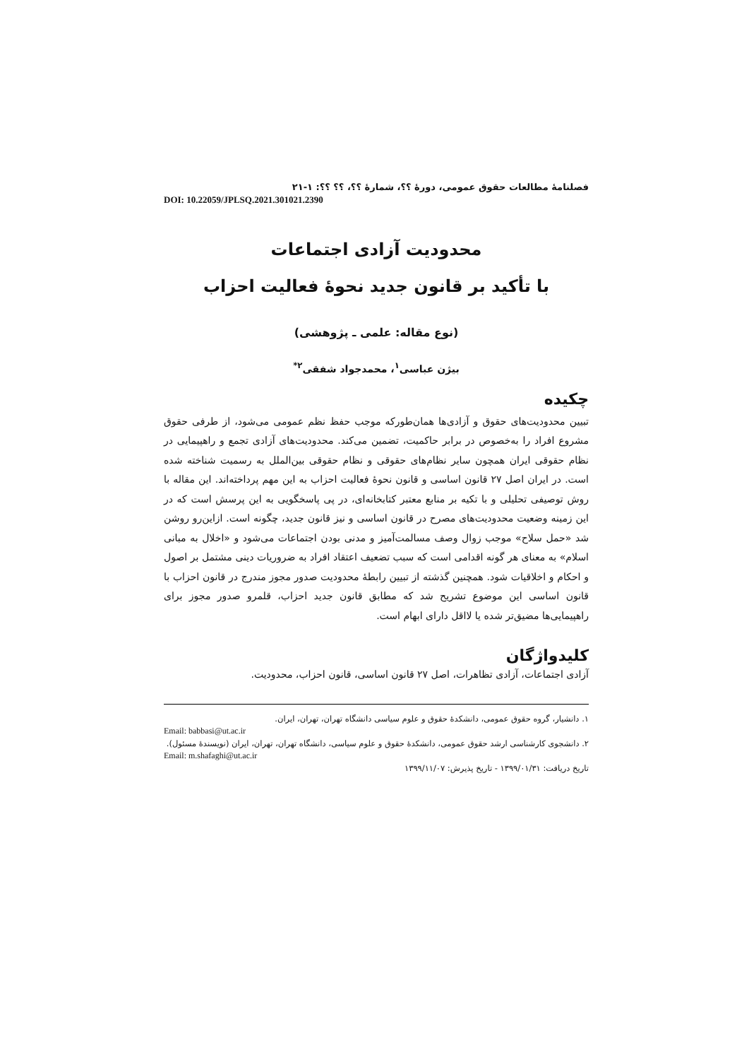فصلنامهٔ مطالعات حقوق عمومی، دورهٔ ؟؟، شمارهٔ ؟؟، ؟؟ ؟؟: ۱-۲۱
DOI: 10.22059/JPLSQ.2021.301021.2390
محدودیت آزادی اجتماعات
با تأکید بر قانون جدید نحوهٔ فعالیت احزاب
(نوع مقاله: علمی ـ پژوهشی)
بیژن عباسی<sup>۱</sup>، محمدجواد شفقی<sup>۲*</sup>
چکیده
تبیین محدودیت‌های حقوق و آزادی‌ها همان‌طورکه موجب حفظ نظم عمومی می‌شود، از طرفی حقوق مشروع افراد را به‌خصوص در برابر حاکمیت، تضمین می‌کند. محدودیت‌های آزادی تجمع و راهپیمایی در نظام حقوقی ایران همچون سایر نظام‌های حقوقی و نظام حقوقی بین‌الملل به رسمیت شناخته شده است. در ایران اصل ۲۷ قانون اساسی و قانون نحوهٔ فعالیت احزاب به این مهم پرداخته‌اند. این مقاله با روش توصیفی تحلیلی و با تکیه بر منابع معتبر کتابخانه‌ای، در پی پاسخگویی به این پرسش است که در این زمینه وضعیت محدودیت‌های مصرح در قانون اساسی و نیز قانون جدید، چگونه است. ازاین‌رو روشن شد «حمل سلاح» موجب زوال وصف مسالمت‌آمیز و مدنی بودن اجتماعات می‌شود و «اخلال به مبانی اسلام» به معنای هر گونه اقدامی است که سبب تضعیف اعتقاد افراد به ضروریات دینی مشتمل بر اصول و احکام و اخلاقیات شود. همچنین گذشته از تبیین رابطهٔ محدودیت صدور مجوز مندرج در قانون احزاب با قانون اساسی این موضوع تشریح شد که مطابق قانون جدید احزاب، قلمرو صدور مجوز برای راهپیمایی‌ها مضیق‌تر شده یا لااقل دارای ابهام است.
کلیدواژگان
آزادی اجتماعات، آزادی تظاهرات، اصل ۲۷ قانون اساسی، قانون احزاب، محدودیت.
۱. دانشیار، گروه حقوق عمومی، دانشکدهٔ حقوق و علوم سیاسی دانشگاه تهران، تهران، ایران.
Email: babbasi@ut.ac.ir
۲. دانشجوی کارشناسی ارشد حقوق عمومی، دانشکدهٔ حقوق و علوم سیاسی، دانشگاه تهران، تهران، ایران (نویسندهٔ مسئول).
Email: m.shafaghi@ut.ac.ir
تاریخ دریافت: ۱۳۹۹/۰۱/۳۱ - تاریخ پذیرش: ۱۳۹۹/۱۱/۰۷